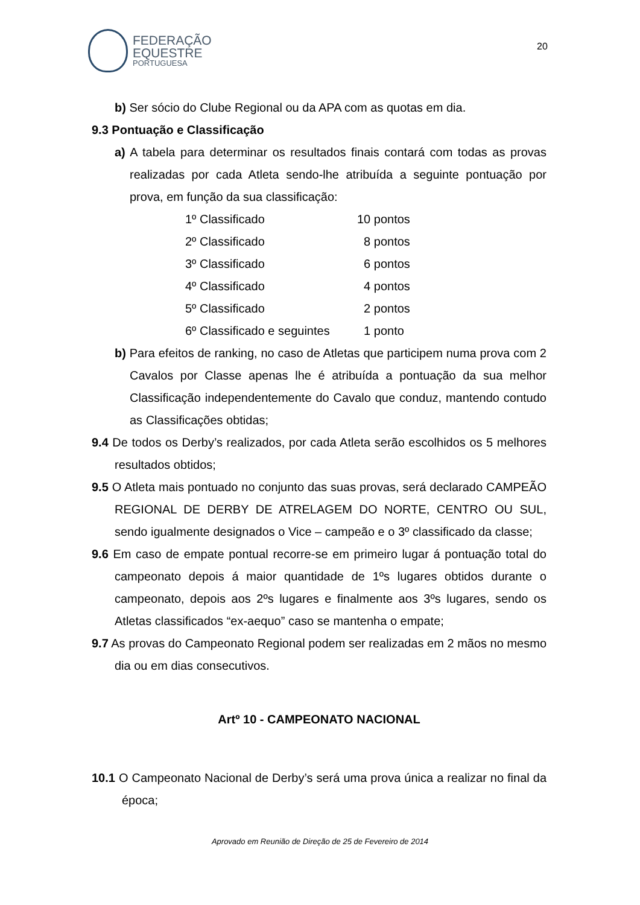FEDERAÇÃO
EQUESTRE
PORTUGUESA
20
b) Ser sócio do Clube Regional ou da APA com as quotas em dia.
9.3 Pontuação e Classificação
a) A tabela para determinar os resultados finais contará com todas as provas realizadas por cada Atleta sendo-lhe atribuída a seguinte pontuação por prova, em função da sua classificação:
| 1º Classificado | 10 pontos |
| 2º Classificado | 8 pontos |
| 3º Classificado | 6 pontos |
| 4º Classificado | 4 pontos |
| 5º Classificado | 2 pontos |
| 6º Classificado e seguintes | 1 ponto |
b) Para efeitos de ranking, no caso de Atletas que participem numa prova com 2 Cavalos por Classe apenas lhe é atribuída a pontuação da sua melhor Classificação independentemente do Cavalo que conduz, mantendo contudo as Classificações obtidas;
9.4 De todos os Derby’s realizados, por cada Atleta serão escolhidos os 5 melhores resultados obtidos;
9.5 O Atleta mais pontuado no conjunto das suas provas, será declarado CAMPEÃO REGIONAL DE DERBY DE ATRELAGEM DO NORTE, CENTRO OU SUL, sendo igualmente designados o Vice – campeão e o 3º classificado da classe;
9.6 Em caso de empate pontual recorre-se em primeiro lugar á pontuação total do campeonato depois á maior quantidade de 1ºs lugares obtidos durante o campeonato, depois aos 2ºs lugares e finalmente aos 3ºs lugares, sendo os Atletas classificados “ex-aequo” caso se mantenha o empate;
9.7 As provas do Campeonato Regional podem ser realizadas em 2 mãos no mesmo dia ou em dias consecutivos.
Artº 10 - CAMPEONATO NACIONAL
10.1 O Campeonato Nacional de Derby’s será uma prova única a realizar no final da época;
Aprovado em Reunião de Direção de 25 de Fevereiro de 2014